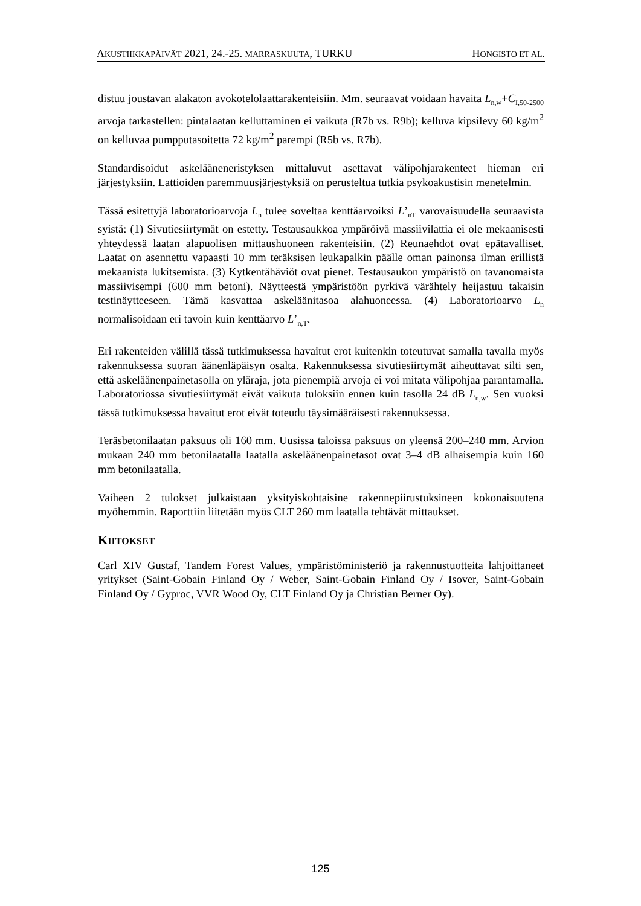AKUSTIIKKAPÄIVÄT 2021, 24.-25. MARRASKUUTA, TURKU HONGISTO ET AL.
distuu joustavan alakaton avokotelolaattarakenteisiin. Mm. seuraavat voidaan havaita L<sub>n,w</sub>+C<sub>I,50-2500</sub> arvoja tarkastellen: pintalaatan kelluttaminen ei vaikuta (R7b vs. R9b); kelluva kipsilevy 60 kg/m<sup>2</sup> on kelluvaa pumpputasoitetta 72 kg/m<sup>2</sup> parempi (R5b vs. R7b).
Standardisoidut askeläänen­eristyksen mittaluvut asettavat välipohjarakenteet hieman eri järjestyksiin. Lattioiden paremmuusjärjestyksiä on perusteltua tutkia psykoakustisin menetelmin.
Tässä esitettyjä laboratorioarvoja L<sub>n</sub> tulee soveltaa kenttäarvoiksi L’<sub>nT</sub> varovaisuudella seuraavista syistä: (1) Sivutiesiirtymät on estetty. Testausaukkoa ympäröivä massiivilattia ei ole mekaanisesti yhteydessä laatan alapuolisen mittaushuoneen rakenteisiin. (2) Reunaehdot ovat epätavalliset. Laatat on asennettu vapaasti 10 mm teräksisen leukapalkin päälle oman painonsa ilman erillistä mekaanista lukitsemista. (3) Kytkentähäviöt ovat pienet. Testausaukon ympäristö on tavanomaista massiivisempi (600 mm betoni). Näytteestä ympäristöön pyrkivä värähtely heijastuu takaisin testinäytteeseen. Tämä kasvattaa askeläänitasoa alahuoneessa. (4) Laboratorioarvo L<sub>n</sub> normalisoidaan eri tavoin kuin kenttäarvo L’<sub>n,T</sub>.
Eri rakenteiden välillä tässä tutkimuksessa havaitut erot kuitenkin toteutuvat samalla tavalla myös rakennuksessa suoran äänenläpäisyn osalta. Rakennuksessa sivutiesiirtymät aiheuttavat silti sen, että askeläänenpainetasolla on yläraja, jota pienempiä arvoja ei voi mitata välipohjaa parantamalla. Laboratoriossa sivutiesiirtymät eivät vaikuta tuloksiin ennen kuin tasolla 24 dB L<sub>n,w</sub>. Sen vuoksi tässä tutkimuksessa havaitut erot eivät toteudu täysimääräisesti rakennuksessa.
Teräsbetonilaatan paksuus oli 160 mm. Uusissa taloissa paksuus on yleensä 200–240 mm. Arvion mukaan 240 mm betonilaatalla laatalla askeläänenpainetasot ovat 3–4 dB alhaisempia kuin 160 mm betonilaatalla.
Vaiheen 2 tulokset julkaistaan yksityiskohtaisine rakennepiirustuksineen kokonaisuutena myöhemmin. Raporttiin liitetään myös CLT 260 mm laatalla tehtävät mittaukset.
KIITOKSET
Carl XIV Gustaf, Tandem Forest Values, ympäristöministeriö ja rakennustuotteita lahjoittaneet yritykset (Saint-Gobain Finland Oy / Weber, Saint-Gobain Finland Oy / Isover, Saint-Gobain Finland Oy / Gyproc, VVR Wood Oy, CLT Finland Oy ja Christian Berner Oy).
125